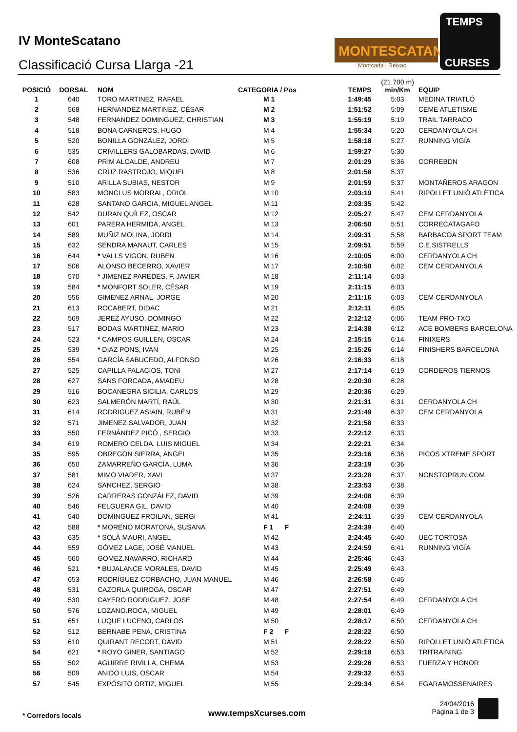IV MonteScatano
Classificació Cursa Llarga -21
MONTESCATANO
Montcada i Reixac
TEMPS
CURSES
| POSICIÓ | DORSAL | NOM | CATEGORIA / Pos | TEMPS | (21.700 m) min/Km | EQUIP |
| --- | --- | --- | --- | --- | --- | --- |
| 1 | 640 | TORO MARTINEZ, RAFAEL | M 1 | 1:49:45 | 5:03 | MEDINA TRIATLÓ |
| 2 | 568 | HERNANDEZ MARTINEZ, CÉSAR | M 2 | 1:51:52 | 5:09 | CEME ATLETISME |
| 3 | 548 | FERNANDEZ DOMINGUEZ, CHRISTIAN | M 3 | 1:55:19 | 5:19 | TRAIL TARRACO |
| 4 | 518 | BONA CARNEROS, HUGO | M 4 | 1:55:34 | 5:20 | CERDANYOLA CH |
| 5 | 520 | BONILLA GONZÁLEZ, JORDI | M 5 | 1:58:18 | 5:27 | RUNNING VIGÍA |
| 6 | 535 | CRIVILLERS GALOBARDAS, DAVID | M 6 | 1:59:27 | 5:30 | |
| 7 | 608 | PRIM ALCALDE, ANDREU | M 7 | 2:01:29 | 5:36 | CORREBDN |
| 8 | 536 | CRUZ RASTROJO, MIQUEL | M 8 | 2:01:58 | 5:37 | |
| 9 | 510 | ARILLA SUBIAS, NESTOR | M 9 | 2:01:59 | 5:37 | MONTAÑEROS ARAGON |
| 10 | 583 | MONCLUS MORRAL, ORIOL | M 10 | 2:03:19 | 5:41 | RIPOLLET UNIÓ ATLÈTICA |
| 11 | 628 | SANTANO GARCIA, MIGUEL ANGEL | M 11 | 2:03:35 | 5:42 | |
| 12 | 542 | DURAN QUÍLEZ, OSCAR | M 12 | 2:05:27 | 5:47 | CEM CERDANYOLA |
| 13 | 601 | PARERA HERMIDA, ANGEL | M 13 | 2:06:50 | 5:51 | CORRECATAGAFO |
| 14 | 589 | MUÑIZ MOLINA, JORDI | M 14 | 2:09:31 | 5:58 | BARBACOA SPORT TEAM |
| 15 | 632 | SENDRA MANAUT, CARLES | M 15 | 2:09:51 | 5:59 | C.E.SISTRELLS |
| 16 | 644 | * VALLS VIGON, RUBEN | M 16 | 2:10:05 | 6:00 | CERDANYOLA CH |
| 17 | 506 | ALONSO BECERRO, XAVIER | M 17 | 2:10:50 | 6:02 | CEM CERDANYOLA |
| 18 | 570 | * JIMENEZ PAREDES, F. JAVIER | M 18 | 2:11:14 | 6:03 | |
| 19 | 584 | * MONFORT SOLER, CÉSAR | M 19 | 2:11:15 | 6:03 | |
| 20 | 556 | GIMENEZ ARNAL, JORGE | M 20 | 2:11:16 | 6:03 | CEM CERDANYOLA |
| 21 | 613 | ROCABERT, DIDAC | M 21 | 2:12:11 | 6:05 | |
| 22 | 569 | JEREZ AYUSO, DOMINGO | M 22 | 2:12:12 | 6:06 | TEAM PRO-TXO |
| 23 | 517 | BODAS MARTINEZ, MARIO | M 23 | 2:14:38 | 6:12 | ACE BOMBERS BARCELONA |
| 24 | 523 | * CAMPOS GUILLEN, OSCAR | M 24 | 2:15:15 | 6:14 | FINIXERS |
| 25 | 539 | * DIAZ PONS, IVAN | M 25 | 2:15:26 | 6:14 | FINISHERS BARCELONA |
| 26 | 554 | GARCÍA SABUCEDO, ALFONSO | M 26 | 2:16:33 | 6:18 | |
| 27 | 525 | CAPILLA PALACIOS, TONI | M 27 | 2:17:14 | 6:19 | CORDEROS TIERNOS |
| 28 | 627 | SANS FORCADA, AMADEU | M 28 | 2:20:30 | 6:28 | |
| 29 | 516 | BOCANEGRA SICILIA, CARLOS | M 29 | 2:20:36 | 6:29 | |
| 30 | 623 | SALMERÓN MARTÍ, RAÜL | M 30 | 2:21:31 | 6:31 | CERDANYOLA CH |
| 31 | 614 | RODRIGUEZ ASIAIN, RUBÉN | M 31 | 2:21:49 | 6:32 | CEM CERDANYOLA |
| 32 | 571 | JIMENEZ SALVADOR, JUAN | M 32 | 2:21:58 | 6:33 | |
| 33 | 550 | FERNÁNDEZ PICÓ , SERGIO | M 33 | 2:22:12 | 6:33 | |
| 34 | 619 | ROMERO CELDA, LUIS MIGUEL | M 34 | 2:22:21 | 6:34 | |
| 35 | 595 | OBREGON SIERRA, ANGEL | M 35 | 2:23:16 | 6:36 | PICOS XTREME SPORT |
| 36 | 650 | ZAMARREÑO GARCÍA, LUMA | M 36 | 2:23:19 | 6:36 | |
| 37 | 581 | MIMO VIADER, XAVI | M 37 | 2:23:28 | 6:37 | NONSTOPRUN.COM |
| 38 | 624 | SANCHEZ, SERGIO | M 38 | 2:23:53 | 6:38 | |
| 39 | 526 | CARRERAS GONZÁLEZ, DAVID | M 39 | 2:24:08 | 6:39 | |
| 40 | 546 | FELGUERA GIL, DAVID | M 40 | 2:24:08 | 6:39 | |
| 41 | 540 | DOMINGUEZ FROILAN, SERGI | M 41 | 2:24:11 | 6:39 | CEM CERDANYOLA |
| 42 | 588 | * MORENO MORATONA, SUSANA | F 1 F | 2:24:39 | 6:40 | |
| 43 | 635 | * SOLÀ MAURI, ANGEL | M 42 | 2:24:45 | 6:40 | UEC TORTOSA |
| 44 | 559 | GÓMEZ LAGE, JOSÉ MANUEL | M 43 | 2:24:59 | 6:41 | RUNNING VIGÍA |
| 45 | 560 | GOMEZ.NAVARRO, RICHARD | M 44 | 2:25:46 | 6:43 | |
| 46 | 521 | * BUJALANCE MORALES, DAVID | M 45 | 2:25:49 | 6:43 | |
| 47 | 653 | RODRÍGUEZ CORBACHO, JUAN MANUEL | M 46 | 2:26:58 | 6:46 | |
| 48 | 531 | CAZORLA QUIROGA, OSCAR | M 47 | 2:27:51 | 6:49 | |
| 49 | 530 | CAYERO RODRIGUEZ, JOSE | M 48 | 2:27:54 | 6:49 | CERDANYOLA CH |
| 50 | 576 | LOZANO.ROCA, MIGUEL | M 49 | 2:28:01 | 6:49 | |
| 51 | 651 | LUQUE LUCENO, CARLOS | M 50 | 2:28:17 | 6:50 | CERDANYOLA CH |
| 52 | 512 | BERNABE PENA, CRISTINA | F 2 F | 2:28:22 | 6:50 | |
| 53 | 610 | QUIRANT RECORT, DAVID | M 51 | 2:28:22 | 6:50 | RIPOLLET UNIÓ ATLÈTICA |
| 54 | 621 | * ROYO GINER, SANTIAGO | M 52 | 2:29:18 | 6:53 | TRITRAINING |
| 55 | 502 | AGUIRRE RIVILLA, CHEMA | M 53 | 2:29:26 | 6:53 | FUERZA Y HONOR |
| 56 | 509 | ANIDO LUIS, OSCAR | M 54 | 2:29:32 | 6:53 | |
| 57 | 545 | EXPÓSITO ORTIZ, MIGUEL | M 55 | 2:29:34 | 6:54 | EGARAMOSSENAIRES |
* Corredors locals www.tempsXcurses.com
24/04/2016
Pàgina 1 de 3